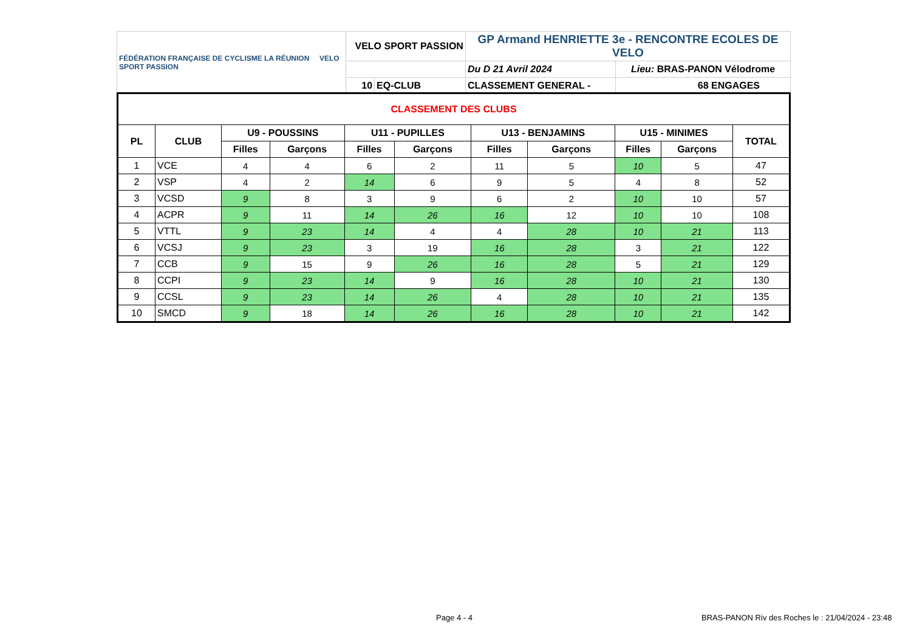| FÉDÉRATION FRANÇAISE DE CYCLISME LA RÉUNION VELO SPORT PASSION | VELO SPORT PASSION | | GP Armand HENRIETTE 3e - RENCONTRE ECOLES DE VELO | |
| | | | Du D 21 Avril 2024 | Lieu: BRAS-PANON Vélodrome |
| | 10 | EQ-CLUB | CLASSEMENT GENERAL - | 68 ENGAGES |
| CLASSEMENT DES CLUBS | | | | | | | | | | |
| --- | --- | --- | --- | --- | --- | --- | --- | --- | --- | --- |
| PL | CLUB | U9 - POUSSINS | | U11 - PUPILLES | | U13 - BENJAMINS | | U15 - MINIMES | | TOTAL |
| | | Filles | Garçons | Filles | Garçons | Filles | Garçons | Filles | Garçons | |
| 1 | VCE | 4 | 4 | 6 | 2 | 11 | 5 | 10 | 5 | 47 |
| 2 | VSP | 4 | 2 | 14 | 6 | 9 | 5 | 4 | 8 | 52 |
| 3 | VCSD | 9 | 8 | 3 | 9 | 6 | 2 | 10 | 10 | 57 |
| 4 | ACPR | 9 | 11 | 14 | 26 | 16 | 12 | 10 | 10 | 108 |
| 5 | VTTL | 9 | 23 | 14 | 4 | 4 | 28 | 10 | 21 | 113 |
| 6 | VCSJ | 9 | 23 | 3 | 19 | 16 | 28 | 3 | 21 | 122 |
| 7 | CCB | 9 | 15 | 9 | 26 | 16 | 28 | 5 | 21 | 129 |
| 8 | CCPI | 9 | 23 | 14 | 9 | 16 | 28 | 10 | 21 | 130 |
| 9 | CCSL | 9 | 23 | 14 | 26 | 4 | 28 | 10 | 21 | 135 |
| 10 | SMCD | 9 | 18 | 14 | 26 | 16 | 28 | 10 | 21 | 142 |
Page 4 - 4
BRAS-PANON Riv des Roches le : 21/04/2024 - 23:48